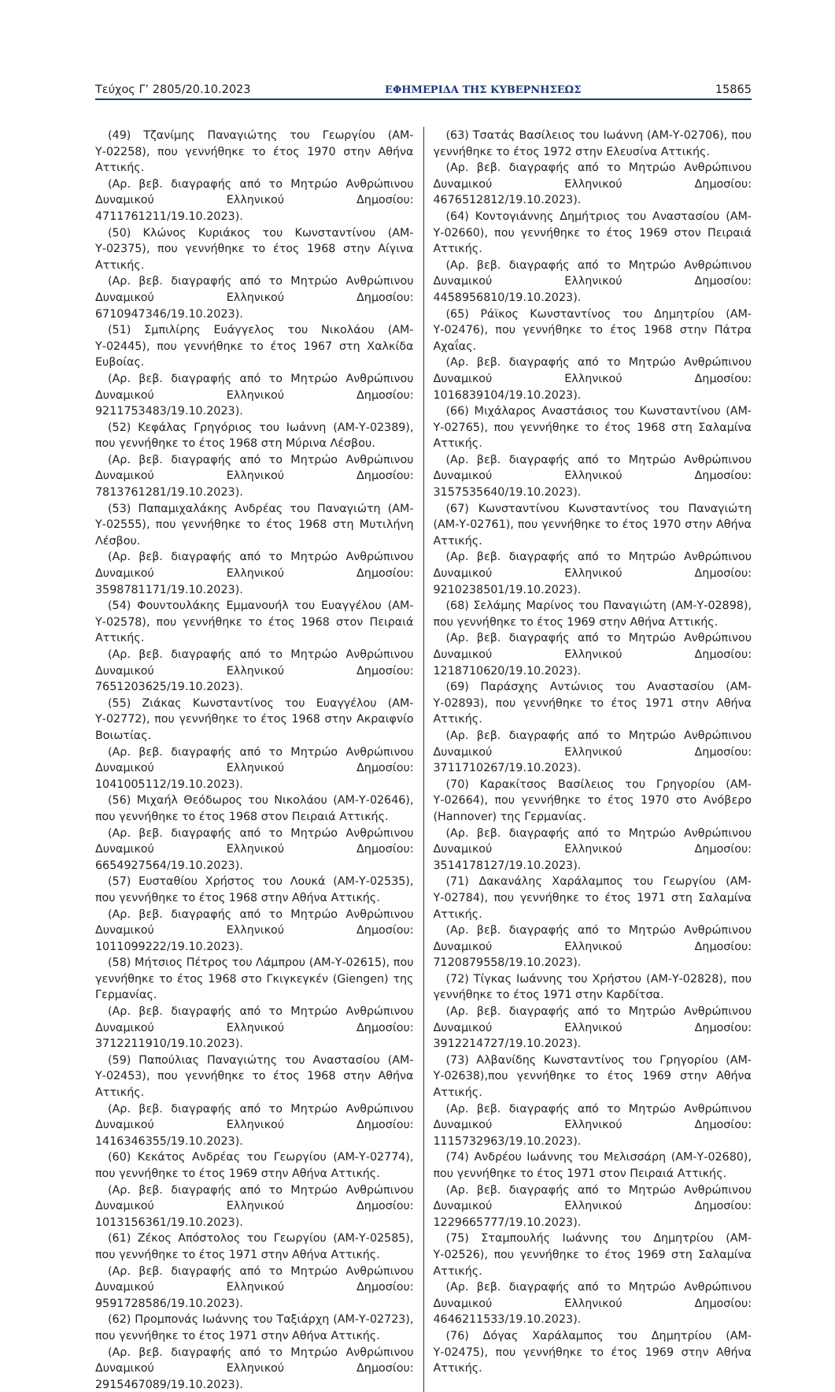Τεύχος Γ’ 2805/20.10.2023 ΕΦΗΜΕΡΙΔΑ ΤΗΣ ΚΥΒΕΡΝΗΣΕΩΣ 15865
(49) Τζανίμης Παναγιώτης του Γεωργίου (ΑΜ-Υ-02258), που γεννήθηκε το έτος 1970 στην Αθήνα Αττικής.
(Αρ. βεβ. διαγραφής από το Μητρώο Ανθρώπινου Δυναμικού Ελληνικού Δημοσίου: 4711761211/19.10.2023).
(50) Κλώνος Κυριάκος του Κωνσταντίνου (ΑΜ-Υ-02375), που γεννήθηκε το έτος 1968 στην Αίγινα Αττικής.
(Αρ. βεβ. διαγραφής από το Μητρώο Ανθρώπινου Δυναμικού Ελληνικού Δημοσίου: 6710947346/19.10.2023).
(51) Σμπιλίρης Ευάγγελος του Νικολάου (ΑΜ-Υ-02445), που γεννήθηκε το έτος 1967 στη Χαλκίδα Ευβοίας.
(Αρ. βεβ. διαγραφής από το Μητρώο Ανθρώπινου Δυναμικού Ελληνικού Δημοσίου: 9211753483/19.10.2023).
(52) Κεφάλας Γρηγόριος του Ιωάννη (ΑΜ-Υ-02389), που γεννήθηκε το έτος 1968 στη Μύρινα Λέσβου.
(Αρ. βεβ. διαγραφής από το Μητρώο Ανθρώπινου Δυναμικού Ελληνικού Δημοσίου: 7813761281/19.10.2023).
(53) Παπαμιχαλάκης Ανδρέας του Παναγιώτη (ΑΜ-Υ-02555), που γεννήθηκε το έτος 1968 στη Μυτιλήνη Λέσβου.
(Αρ. βεβ. διαγραφής από το Μητρώο Ανθρώπινου Δυναμικού Ελληνικού Δημοσίου: 3598781171/19.10.2023).
(54) Φουντουλάκης Εμμανουήλ του Ευαγγέλου (ΑΜ-Υ-02578), που γεννήθηκε το έτος 1968 στον Πειραιά Αττικής.
(Αρ. βεβ. διαγραφής από το Μητρώο Ανθρώπινου Δυναμικού Ελληνικού Δημοσίου: 7651203625/19.10.2023).
(55) Ζιάκας Κωνσταντίνος του Ευαγγέλου (ΑΜ-Υ-02772), που γεννήθηκε το έτος 1968 στην Ακραιφνίο Βοιωτίας.
(Αρ. βεβ. διαγραφής από το Μητρώο Ανθρώπινου Δυναμικού Ελληνικού Δημοσίου: 1041005112/19.10.2023).
(56) Μιχαήλ Θεόδωρος του Νικολάου (ΑΜ-Υ-02646), που γεννήθηκε το έτος 1968 στον Πειραιά Αττικής.
(Αρ. βεβ. διαγραφής από το Μητρώο Ανθρώπινου Δυναμικού Ελληνικού Δημοσίου: 6654927564/19.10.2023).
(57) Ευσταθίου Χρήστος του Λουκά (ΑΜ-Υ-02535), που γεννήθηκε το έτος 1968 στην Αθήνα Αττικής.
(Αρ. βεβ. διαγραφής από το Μητρώο Ανθρώπινου Δυναμικού Ελληνικού Δημοσίου: 1011099222/19.10.2023).
(58) Μήτσιος Πέτρος του Λάμπρου (ΑΜ-Υ-02615), που γεννήθηκε το έτος 1968 στο Γκιγκεγκέν (Giengen) της Γερμανίας.
(Αρ. βεβ. διαγραφής από το Μητρώο Ανθρώπινου Δυναμικού Ελληνικού Δημοσίου: 3712211910/19.10.2023).
(59) Παπούλιας Παναγιώτης του Αναστασίου (ΑΜ-Υ-02453), που γεννήθηκε το έτος 1968 στην Αθήνα Αττικής.
(Αρ. βεβ. διαγραφής από το Μητρώο Ανθρώπινου Δυναμικού Ελληνικού Δημοσίου: 1416346355/19.10.2023).
(60) Κεκάτος Ανδρέας του Γεωργίου (ΑΜ-Υ-02774), που γεννήθηκε το έτος 1969 στην Αθήνα Αττικής.
(Αρ. βεβ. διαγραφής από το Μητρώο Ανθρώπινου Δυναμικού Ελληνικού Δημοσίου: 1013156361/19.10.2023).
(61) Ζέκος Απόστολος του Γεωργίου (ΑΜ-Υ-02585), που γεννήθηκε το έτος 1971 στην Αθήνα Αττικής.
(Αρ. βεβ. διαγραφής από το Μητρώο Ανθρώπινου Δυναμικού Ελληνικού Δημοσίου: 9591728586/19.10.2023).
(62) Προμπονάς Ιωάννης του Ταξιάρχη (ΑΜ-Υ-02723), που γεννήθηκε το έτος 1971 στην Αθήνα Αττικής.
(Αρ. βεβ. διαγραφής από το Μητρώο Ανθρώπινου Δυναμικού Ελληνικού Δημοσίου: 2915467089/19.10.2023).
(63) Τσατάς Βασίλειος του Ιωάννη (ΑΜ-Υ-02706), που γεννήθηκε το έτος 1972 στην Ελευσίνα Αττικής.
(Αρ. βεβ. διαγραφής από το Μητρώο Ανθρώπινου Δυναμικού Ελληνικού Δημοσίου: 4676512812/19.10.2023).
(64) Κοντογιάννης Δημήτριος του Αναστασίου (ΑΜ-Υ-02660), που γεννήθηκε το έτος 1969 στον Πειραιά Αττικής.
(Αρ. βεβ. διαγραφής από το Μητρώο Ανθρώπινου Δυναμικού Ελληνικού Δημοσίου: 4458956810/19.10.2023).
(65) Ράϊκος Κωνσταντίνος του Δημητρίου (ΑΜ-Υ-02476), που γεννήθηκε το έτος 1968 στην Πάτρα Αχαΐας.
(Αρ. βεβ. διαγραφής από το Μητρώο Ανθρώπινου Δυναμικού Ελληνικού Δημοσίου: 1016839104/19.10.2023).
(66) Μιχάλαρος Αναστάσιος του Κωνσταντίνου (ΑΜ-Υ-02765), που γεννήθηκε το έτος 1968 στη Σαλαμίνα Αττικής.
(Αρ. βεβ. διαγραφής από το Μητρώο Ανθρώπινου Δυναμικού Ελληνικού Δημοσίου: 3157535640/19.10.2023).
(67) Κωνσταντίνου Κωνσταντίνος του Παναγιώτη (ΑΜ-Υ-02761), που γεννήθηκε το έτος 1970 στην Αθήνα Αττικής.
(Αρ. βεβ. διαγραφής από το Μητρώο Ανθρώπινου Δυναμικού Ελληνικού Δημοσίου: 9210238501/19.10.2023).
(68) Σελάμης Μαρίνος του Παναγιώτη (ΑΜ-Υ-02898), που γεννήθηκε το έτος 1969 στην Αθήνα Αττικής.
(Αρ. βεβ. διαγραφής από το Μητρώο Ανθρώπινου Δυναμικού Ελληνικού Δημοσίου: 1218710620/19.10.2023).
(69) Παράσχης Αντώνιος του Αναστασίου (ΑΜ-Υ-02893), που γεννήθηκε το έτος 1971 στην Αθήνα Αττικής.
(Αρ. βεβ. διαγραφής από το Μητρώο Ανθρώπινου Δυναμικού Ελληνικού Δημοσίου: 3711710267/19.10.2023).
(70) Καρακίτσος Βασίλειος του Γρηγορίου (ΑΜ-Υ-02664), που γεννήθηκε το έτος 1970 στο Ανόβερο (Hannover) της Γερμανίας.
(Αρ. βεβ. διαγραφής από το Μητρώο Ανθρώπινου Δυναμικού Ελληνικού Δημοσίου: 3514178127/19.10.2023).
(71) Δακανάλης Χαράλαμπος του Γεωργίου (ΑΜ-Υ-02784), που γεννήθηκε το έτος 1971 στη Σαλαμίνα Αττικής.
(Αρ. βεβ. διαγραφής από το Μητρώο Ανθρώπινου Δυναμικού Ελληνικού Δημοσίου: 7120879558/19.10.2023).
(72) Τίγκας Ιωάννης του Χρήστου (ΑΜ-Υ-02828), που γεννήθηκε το έτος 1971 στην Καρδίτσα.
(Αρ. βεβ. διαγραφής από το Μητρώο Ανθρώπινου Δυναμικού Ελληνικού Δημοσίου: 3912214727/19.10.2023).
(73) Αλβανίδης Κωνσταντίνος του Γρηγορίου (ΑΜ-Υ-02638),που γεννήθηκε το έτος 1969 στην Αθήνα Αττικής.
(Αρ. βεβ. διαγραφής από το Μητρώο Ανθρώπινου Δυναμικού Ελληνικού Δημοσίου: 1115732963/19.10.2023).
(74) Ανδρέου Ιωάννης του Μελισσάρη (ΑΜ-Υ-02680), που γεννήθηκε το έτος 1971 στον Πειραιά Αττικής.
(Αρ. βεβ. διαγραφής από το Μητρώο Ανθρώπινου Δυναμικού Ελληνικού Δημοσίου: 1229665777/19.10.2023).
(75) Σταμπουλής Ιωάννης του Δημητρίου (ΑΜ-Υ-02526), που γεννήθηκε το έτος 1969 στη Σαλαμίνα Αττικής.
(Αρ. βεβ. διαγραφής από το Μητρώο Ανθρώπινου Δυναμικού Ελληνικού Δημοσίου: 4646211533/19.10.2023).
(76) Δόγας Χαράλαμπος του Δημητρίου (ΑΜ-Υ-02475), που γεννήθηκε το έτος 1969 στην Αθήνα Αττικής.